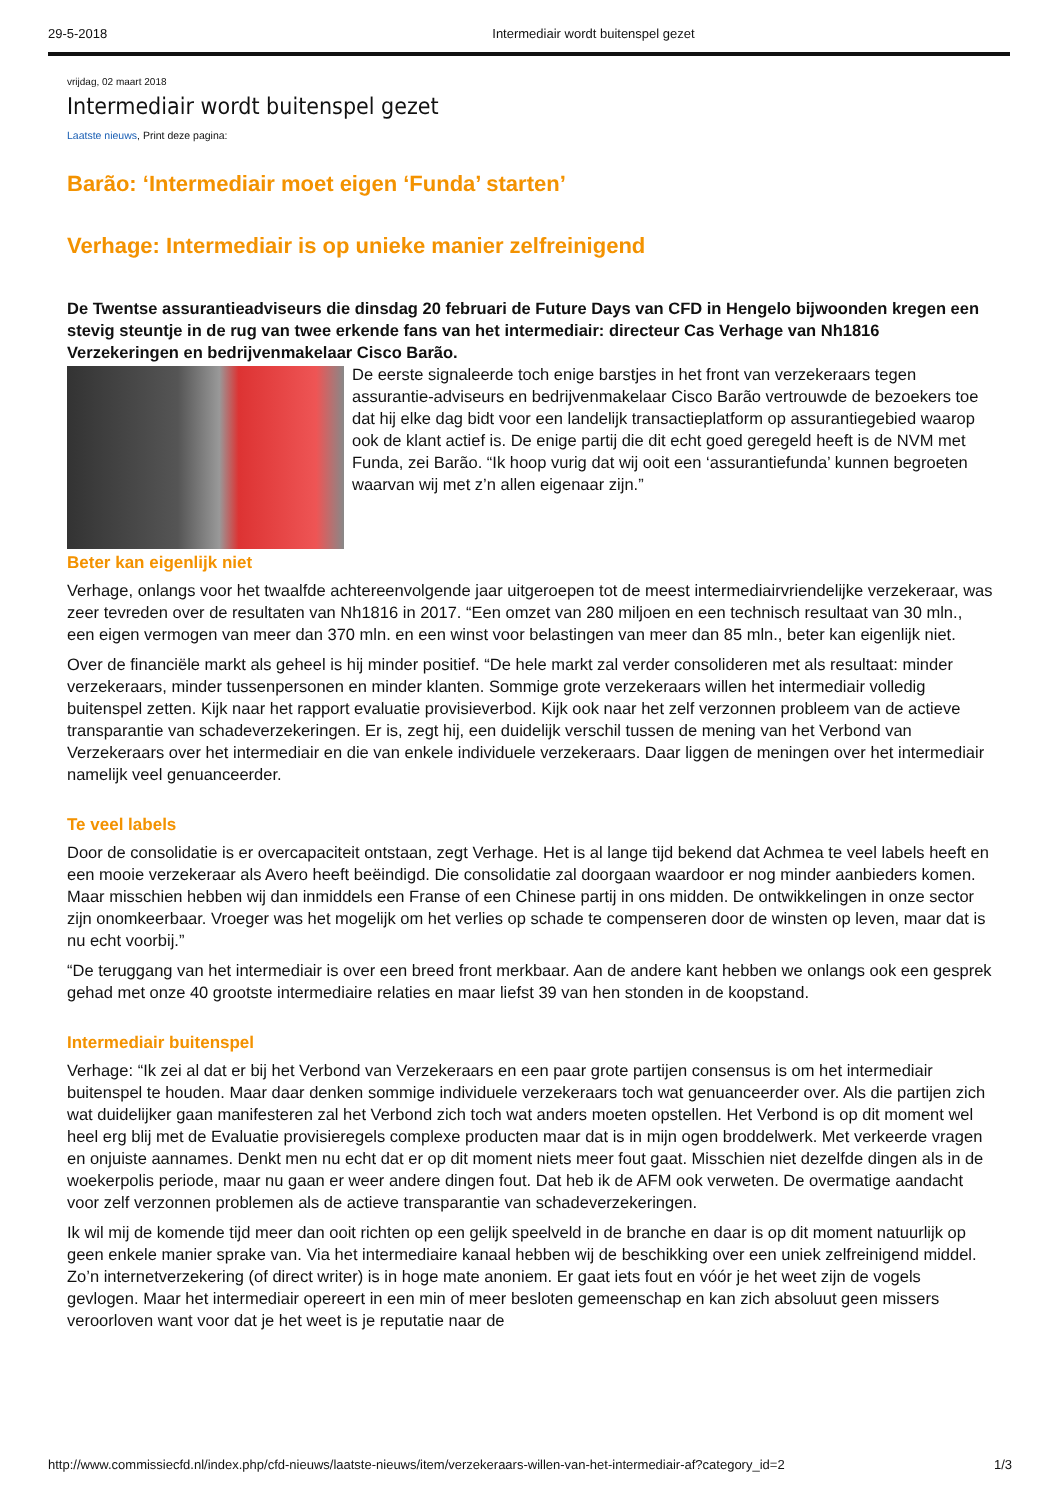29-5-2018 Intermediair wordt buitenspel gezet
vrijdag, 02 maart 2018
Intermediair wordt buitenspel gezet
Laatste nieuws, Print deze pagina:
Barão: ‘Intermediair moet eigen ‘Funda’ starten’
Verhage: Intermediair is op unieke manier zelfreinigend
De Twentse assurantieadviseurs die dinsdag 20 februari de Future Days van CFD in Hengelo bijwoonden kregen een stevig steuntje in de rug van twee erkende fans van het intermediair: directeur Cas Verhage van Nh1816 Verzekeringen en bedrijvenmakelaar Cisco Barão.
De eerste signaleerde toch enige barstjes in het front van verzekeraars tegen assurantie-adviseurs en bedrijvenmakelaar Cisco Barão vertrouwde de bezoekers toe dat hij elke dag bidt voor een landelijk transactieplatform op assurantiegebied waarop ook de klant actief is. De enige partij die dit echt goed geregeld heeft is de NVM met Funda, zei Barão. “Ik hoop vurig dat wij ooit een ‘assurantiefunda’ kunnen begroeten waarvan wij met z’n allen eigenaar zijn.”
Beter kan eigenlijk niet
Verhage, onlangs voor het twaalfde achtereenvolgende jaar uitgeroepen tot de meest intermediairvriendelijke verzekeraar, was zeer tevreden over de resultaten van Nh1816 in 2017. “Een omzet van 280 miljoen en een technisch resultaat van 30 mln., een eigen vermogen van meer dan 370 mln. en een winst voor belastingen van meer dan 85 mln., beter kan eigenlijk niet.
Over de financiële markt als geheel is hij minder positief. “De hele markt zal verder consolideren met als resultaat: minder verzekeraars, minder tussenpersonen en minder klanten. Sommige grote verzekeraars willen het intermediair volledig buitenspel zetten. Kijk naar het rapport evaluatie provisieverbod. Kijk ook naar het zelf verzonnen probleem van de actieve transparantie van schadeverzekeringen. Er is, zegt hij, een duidelijk verschil tussen de mening van het Verbond van Verzekeraars over het intermediair en die van enkele individuele verzekeraars. Daar liggen de meningen over het intermediair namelijk veel genuanceerder.
Te veel labels
Door de consolidatie is er overcapaciteit ontstaan, zegt Verhage. Het is al lange tijd bekend dat Achmea te veel labels heeft en een mooie verzekeraar als Avero heeft beëindigd. Die consolidatie zal doorgaan waardoor er nog minder aanbieders komen. Maar misschien hebben wij dan inmiddels een Franse of een Chinese partij in ons midden. De ontwikkelingen in onze sector zijn onomkeerbaar. Vroeger was het mogelijk om het verlies op schade te compenseren door de winsten op leven, maar dat is nu echt voorbij.”
“De teruggang van het intermediair is over een breed front merkbaar. Aan de andere kant hebben we onlangs ook een gesprek gehad met onze 40 grootste intermediaire relaties en maar liefst 39 van hen stonden in de koopstand.
Intermediair buitenspel
Verhage: “Ik zei al dat er bij het Verbond van Verzekeraars en een paar grote partijen consensus is om het intermediair buitenspel te houden. Maar daar denken sommige individuele verzekeraars toch wat genuanceerder over. Als die partijen zich wat duidelijker gaan manifesteren zal het Verbond zich toch wat anders moeten opstellen. Het Verbond is op dit moment wel heel erg blij met de Evaluatie provisieregels complexe producten maar dat is in mijn ogen broddelwerk. Met verkeerde vragen en onjuiste aannames. Denkt men nu echt dat er op dit moment niets meer fout gaat. Misschien niet dezelfde dingen als in de woekerpolis periode, maar nu gaan er weer andere dingen fout. Dat heb ik de AFM ook verweten. De overmatige aandacht voor zelf verzonnen problemen als de actieve transparantie van schadeverzekeringen.
Ik wil mij de komende tijd meer dan ooit richten op een gelijk speelveld in de branche en daar is op dit moment natuurlijk op geen enkele manier sprake van. Via het intermediaire kanaal hebben wij de beschikking over een uniek zelfreinigend middel. Zo’n internetverzekering (of direct writer) is in hoge mate anoniem. Er gaat iets fout en vóór je het weet zijn de vogels gevlogen. Maar het intermediair opereert in een min of meer besloten gemeenschap en kan zich absoluut geen missers veroorloven want voor dat je het weet is je reputatie naar de
http://www.commissiecfd.nl/index.php/cfd-nieuws/laatste-nieuws/item/verzekeraars-willen-van-het-intermediair-af?category_id=2 1/3